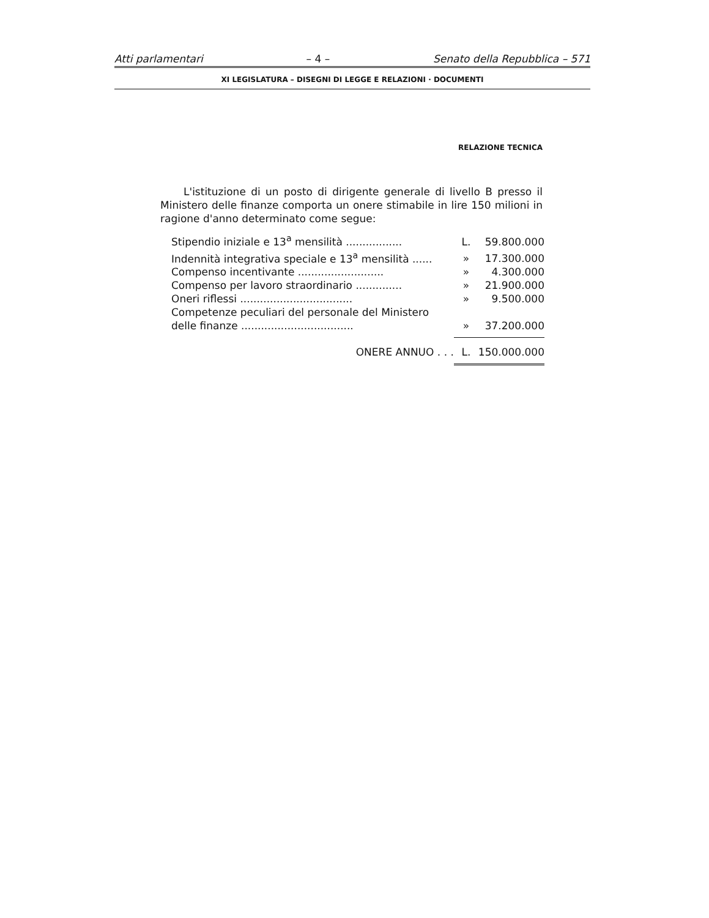Atti parlamentari – 4 – Senato della Repubblica – 571
XI LEGISLATURA – DISEGNI DI LEGGE E RELAZIONI · DOCUMENTI
RELAZIONE TECNICA
L'istituzione di un posto di dirigente generale di livello B presso il Ministero delle finanze comporta un onere stimabile in lire 150 milioni in ragione d'anno determinato come segue:
| Stipendio iniziale e 13<sup>a</sup> mensilità ................. | L. | 59.800.000 |
| Indennità integrativa speciale e 13<sup>a</sup> mensilità ...... | » | 17.300.000 |
| Compenso incentivante .......................... | » | 4.300.000 |
| Compenso per lavoro straordinario .............. | » | 21.900.000 |
| Oneri riflessi .................................. | » | 9.500.000 |
| Competenze peculiari del personale del Ministero delle finanze .................................. | » | 37.200.000 |
| ONERE ANNUO . . . | L. | 150.000.000 |